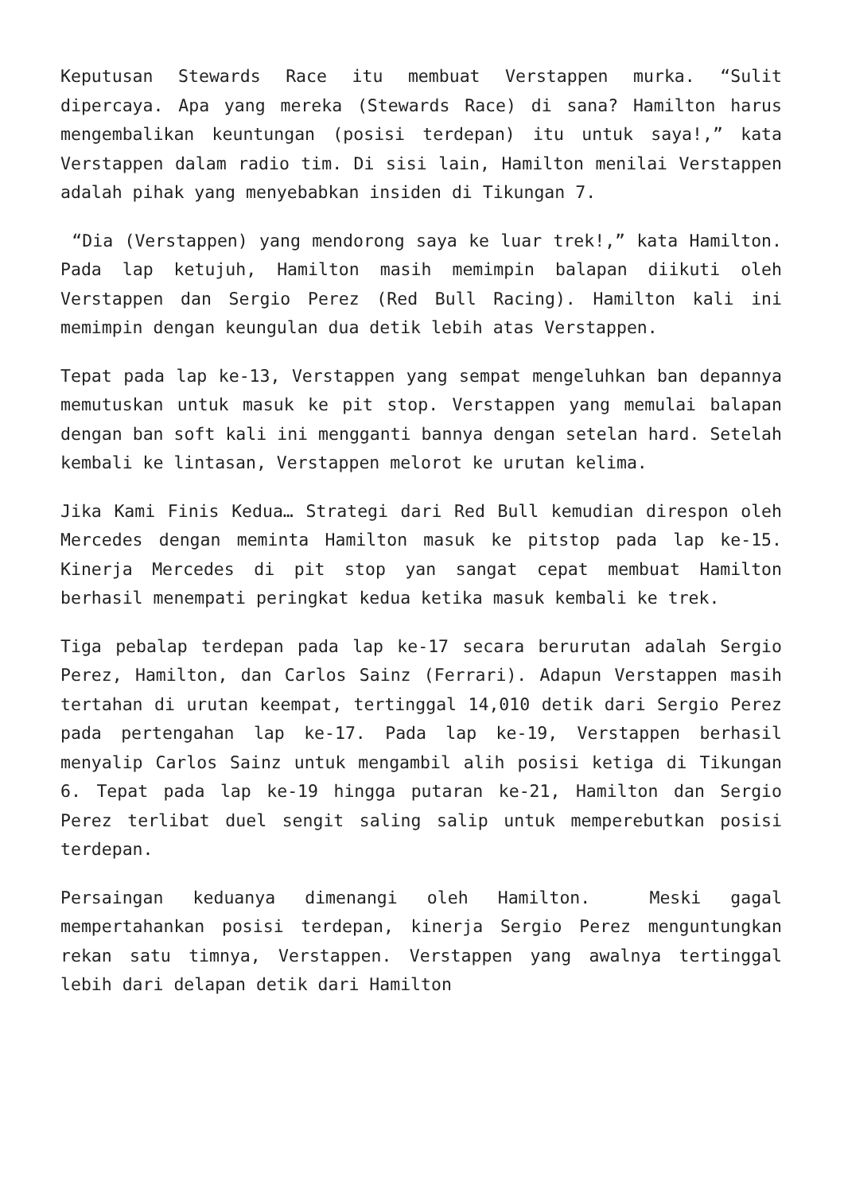Keputusan Stewards Race itu membuat Verstappen murka. “Sulit dipercaya. Apa yang mereka (Stewards Race) di sana? Hamilton harus mengembalikan keuntungan (posisi terdepan) itu untuk saya!,” kata Verstappen dalam radio tim. Di sisi lain, Hamilton menilai Verstappen adalah pihak yang menyebabkan insiden di Tikungan 7.
“Dia (Verstappen) yang mendorong saya ke luar trek!,” kata Hamilton. Pada lap ketujuh, Hamilton masih memimpin balapan diikuti oleh Verstappen dan Sergio Perez (Red Bull Racing). Hamilton kali ini memimpin dengan keungulan dua detik lebih atas Verstappen.
Tepat pada lap ke-13, Verstappen yang sempat mengeluhkan ban depannya memutuskan untuk masuk ke pit stop. Verstappen yang memulai balapan dengan ban soft kali ini mengganti bannya dengan setelan hard. Setelah kembali ke lintasan, Verstappen melorot ke urutan kelima.
Jika Kami Finis Kedua… Strategi dari Red Bull kemudian direspon oleh Mercedes dengan meminta Hamilton masuk ke pitstop pada lap ke-15. Kinerja Mercedes di pit stop yan sangat cepat membuat Hamilton berhasil menempati peringkat kedua ketika masuk kembali ke trek.
Tiga pebalap terdepan pada lap ke-17 secara berurutan adalah Sergio Perez, Hamilton, dan Carlos Sainz (Ferrari). Adapun Verstappen masih tertahan di urutan keempat, tertinggal 14,010 detik dari Sergio Perez pada pertengahan lap ke-17. Pada lap ke-19, Verstappen berhasil menyalip Carlos Sainz untuk mengambil alih posisi ketiga di Tikungan 6. Tepat pada lap ke-19 hingga putaran ke-21, Hamilton dan Sergio Perez terlibat duel sengit saling salip untuk memperebutkan posisi terdepan.
Persaingan keduanya dimenangi oleh Hamilton. Meski gagal mempertahankan posisi terdepan, kinerja Sergio Perez menguntungkan rekan satu timnya, Verstappen. Verstappen yang awalnya tertinggal lebih dari delapan detik dari Hamilton